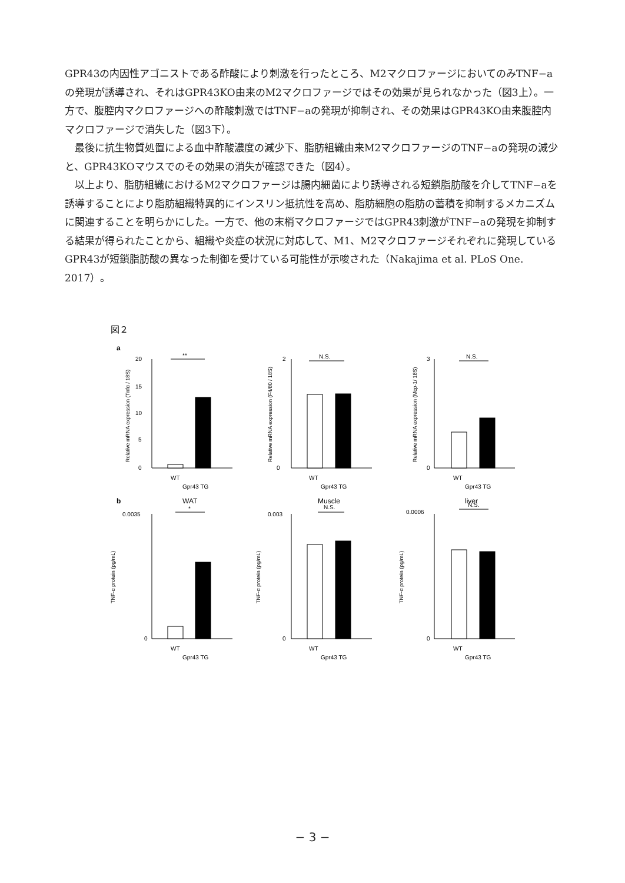GPR43の内因性アゴニストである酢酸により刺激を行ったところ、M2マクロファージにおいてのみTNF−aの発現が誘導され、それはGPR43KO由来のM2マクロファージではその効果が見られなかった（図3上）。一方で、腹腔内マクロファージへの酢酸刺激ではTNF−aの発現が抑制され、その効果はGPR43KO由来腹腔内マクロファージで消失した（図3下）。
最後に抗生物質処置による血中酢酸濃度の減少下、脂肪組織由来M2マクロファージのTNF−aの発現の減少と、GPR43KOマウスでのその効果の消失が確認できた（図4）。
以上より、脂肪組織におけるM2マクロファージは腸内細菌により誘導される短鎖脂肪酸を介してTNF−aを誘導することにより脂肪組織特異的にインスリン抵抗性を高め、脂肪細胞の脂肪の蓄積を抑制するメカニズムに関連することを明らかにした。一方で、他の末梢マクロファージではGPR43刺激がTNF−aの発現を抑制する結果が得られたことから、組織や炎症の状況に対応して、M1、M2マクロファージそれぞれに発現しているGPR43が短鎖脂肪酸の異なった制御を受けている可能性が示唆された（Nakajima et al. PLoS One. 2017）。
図２
a
**
N.S.
N.S.
20
15
10
5
0
2
0
3
0
WT
Gpr43 TG
WT
Gpr43 TG
WT
Gpr43 TG
b
WAT
Muscle
liver
*
N.S.
N.S.
0.0035
0
0.003
0
0.0006
0
WT
Gpr43 TG
WT
Gpr43 TG
WT
Gpr43 TG
Relative mRNA expression (Tnfα / 18S)
Relative mRNA expression (F4/80 / 18S)
Relative mRNA expression (Mcp-1/ 18S)
TNF-α protein (pg/mL)
TNF-α protein (pg/mL)
TNF-α protein (pg/mL)
− 3 −